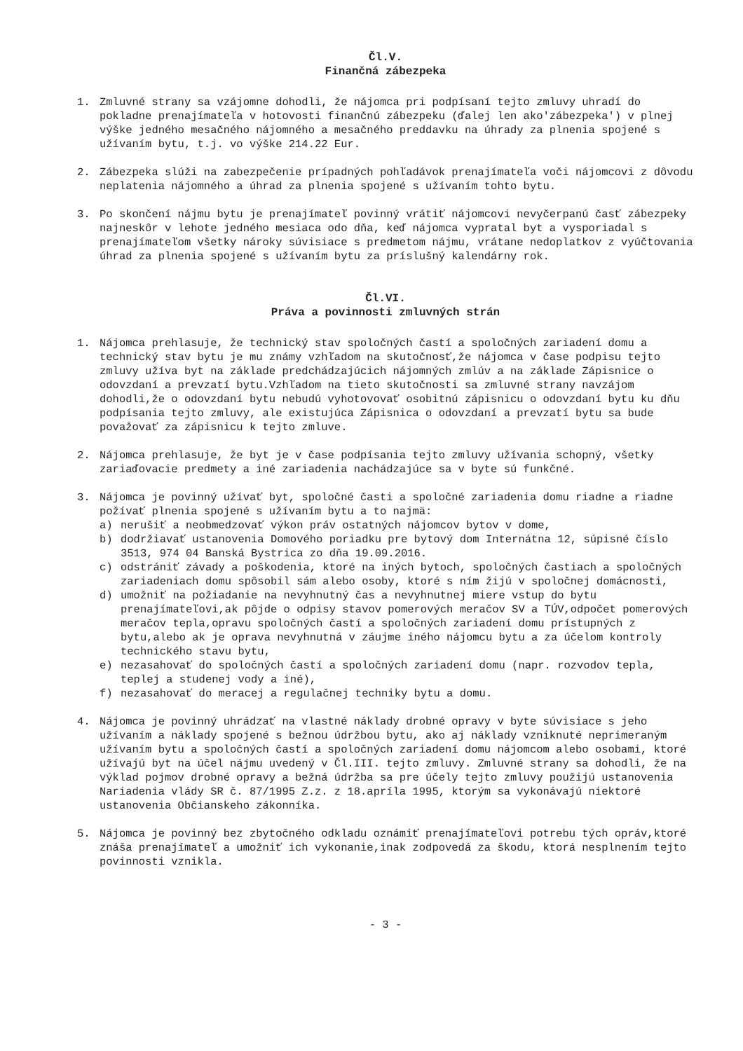Čl.V.
Finančná zábezpeka
1. Zmluvné strany sa vzájomne dohodli, že nájomca pri podpísaní tejto zmluvy uhradí do pokladne prenajímateľa v hotovosti finančnú zábezpeku (ďalej len ako'zábezpeka') v plnej výške jedného mesačného nájomného a mesačného preddavku na úhrady za plnenia spojené s užívaním bytu, t.j. vo výške 214.22 Eur.
2. Zábezpeka slúži na zabezpečenie prípadných pohľadávok prenajímateľa voči nájomcovi z dôvodu neplatenia nájomného a úhrad za plnenia spojené s užívaním tohto bytu.
3. Po skončení nájmu bytu je prenajímateľ povinný vrátiť nájomcovi nevyčerpanú časť zábezpeky najneskôr v lehote jedného mesiaca odo dňa, keď nájomca vypratal byt a vysporiadal s prenajímateľom všetky nároky súvisiace s predmetom nájmu, vrátane nedoplatkov z vyúčtovania úhrad za plnenia spojené s užívaním bytu za príslušný kalendárny rok.
Čl.VI.
Práva a povinnosti zmluvných strán
1. Nájomca prehlasuje, že technický stav spoločných častí a spoločných zariadení domu a technický stav bytu je mu známy vzhľadom na skutočnosť,že nájomca v čase podpisu tejto zmluvy užíva byt na základe predchádzajúcich nájomných zmlúv a na základe Zápisnice o odovzdaní a prevzatí bytu.Vzhľadom na tieto skutočnosti sa zmluvné strany navzájom dohodli,že o odovzdaní bytu nebudú vyhotovovať osobitnú zápisnicu o odovzdaní bytu ku dňu podpísania tejto zmluvy, ale existujúca Zápisnica o odovzdaní a prevzatí bytu sa bude považovať za zápisnicu k tejto zmluve.
2. Nájomca prehlasuje, že byt je v čase podpísania tejto zmluvy užívania schopný, všetky zariaďovacie predmety a iné zariadenia nachádzajúce sa v byte sú funkčné.
3. Nájomca je povinný užívať byt, spoločné časti a spoločné zariadenia domu riadne a riadne požívať plnenia spojené s užívaním bytu a to najmä:
a) nerušiť a neobmedzovať výkon práv ostatných nájomcov bytov v dome,
b) dodržiavať ustanovenia Domového poriadku pre bytový dom Internátna 12, súpisné číslo 3513, 974 04 Banská Bystrica zo dňa 19.09.2016.
c) odstrániť závady a poškodenia, ktoré na iných bytoch, spoločných častiach a spoločných zariadeniach domu spôsobil sám alebo osoby, ktoré s ním žijú v spoločnej domácnosti,
d) umožniť na požiadanie na nevyhnutný čas a nevyhnutnej miere vstup do bytu prenajímateľovi,ak pôjde o odpisy stavov pomerových meračov SV a TÚV,odpočet pomerových meračov tepla,opravu spoločných častí a spoločných zariadení domu prístupných z bytu,alebo ak je oprava nevyhnutná v záujme iného nájomcu bytu a za účelom kontroly technického stavu bytu,
e) nezasahovať do spoločných častí a spoločných zariadení domu (napr. rozvodov tepla, teplej a studenej vody a iné),
f) nezasahovať do meracej a regulačnej techniky bytu a domu.
4. Nájomca je povinný uhrádzať na vlastné náklady drobné opravy v byte súvisiace s jeho užívaním a náklady spojené s bežnou údržbou bytu, ako aj náklady vzniknuté neprimeraným užívaním bytu a spoločných častí a spoločných zariadení domu nájomcom alebo osobami, ktoré užívajú byt na účel nájmu uvedený v Čl.III. tejto zmluvy. Zmluvné strany sa dohodli, že na výklad pojmov drobné opravy a bežná údržba sa pre účely tejto zmluvy použijú ustanovenia Nariadenia vlády SR č. 87/1995 Z.z. z 18.apríla 1995, ktorým sa vykonávajú niektoré ustanovenia Občianskeho zákonníka.
5. Nájomca je povinný bez zbytočného odkladu oznámiť prenajímateľovi potrebu tých opráv,ktoré znáša prenajímateľ a umožniť ich vykonanie,inak zodpovedá za škodu, ktorá nesplnením tejto povinnosti vznikla.
- 3 -